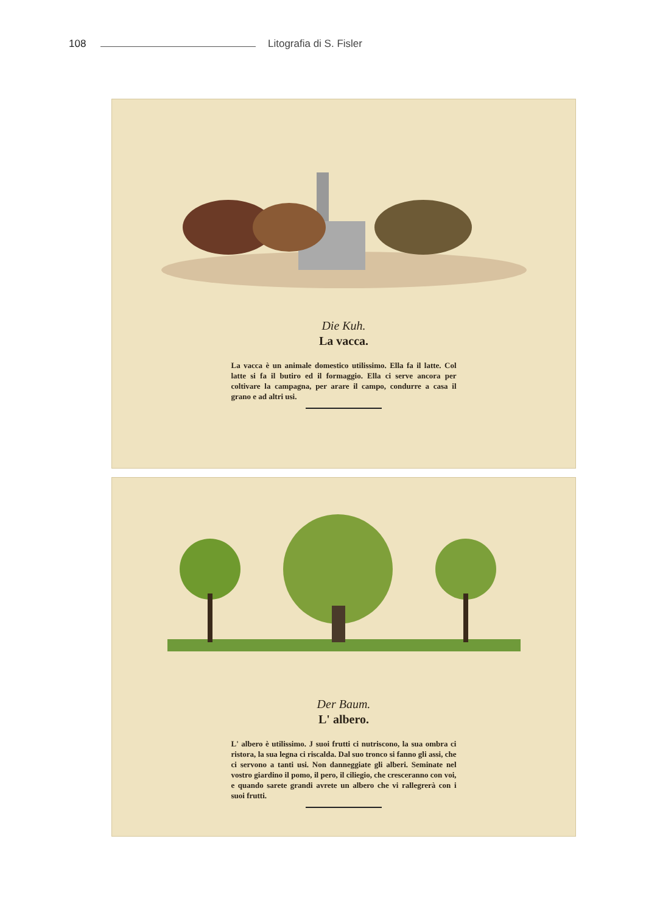108 Litografia di S. Fisler
Die Kuh.
La vacca.
La vacca è un animale domestico utilissimo. Ella fa il latte. Col latte si fa il butiro ed il formaggio. Ella ci serve ancora per coltivare la campagna, per arare il campo, condurre a casa il grano e ad altri usi.
Der Baum.
L' albero.
L' albero è utilissimo. J suoi frutti ci nutriscono, la sua ombra ci ristora, la sua legna ci riscalda. Dal suo tronco si fanno gli assi, che ci servono a tanti usi. Non danneggiate gli alberi. Seminate nel vostro giardino il pomo, il pero, il ciliegio, che cresceranno con voi, e quando sarete grandi avrete un albero che vi rallegrerà con i suoi frutti.